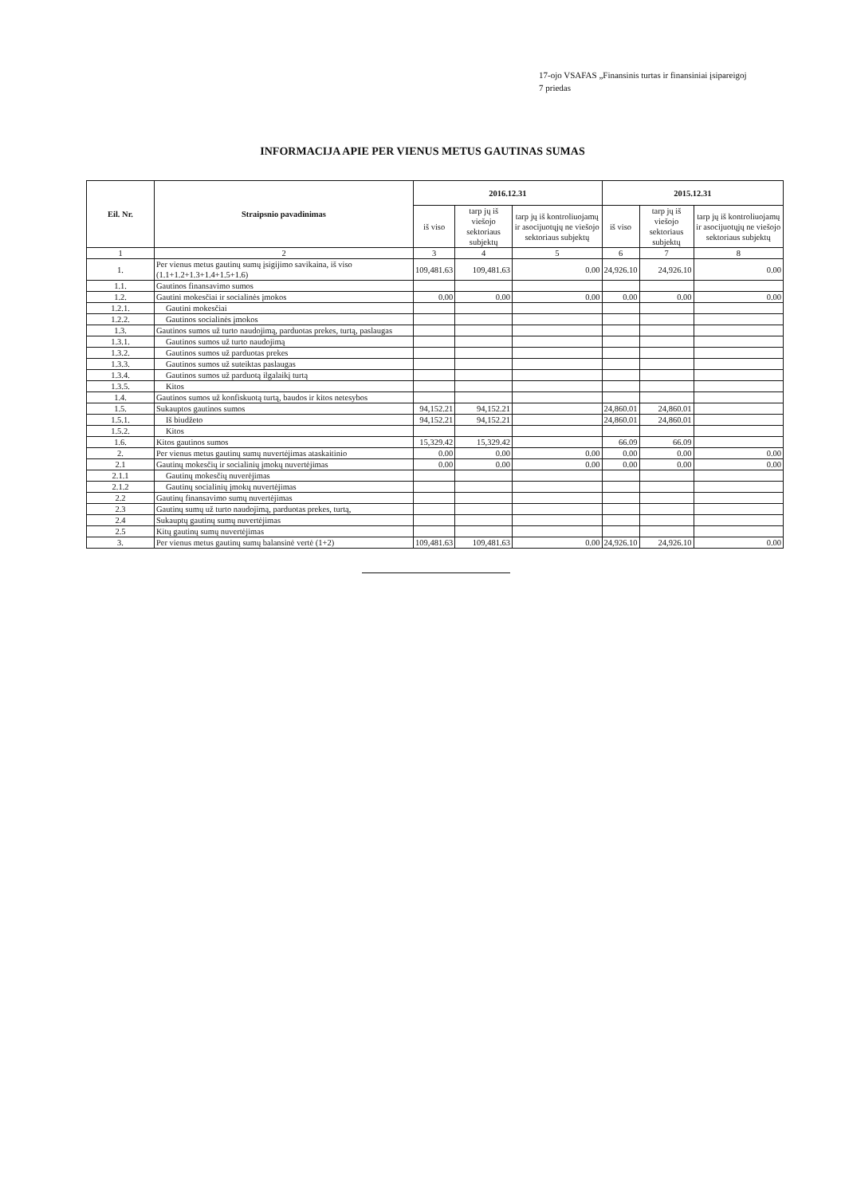17-ojo VSAFAS „Finansinis turtas ir finansiniai įsipareigoj
7 priedas
INFORMACIJA APIE PER VIENUS METUS GAUTINAS SUMAS
| Eil. Nr. | Straipsnio pavadinimas | 2016.12.31 | | | 2015.12.31 | | |
| --- | --- | --- | --- | --- | --- | --- | --- |
| | | iš viso | tarp jų iš viešojo sektoriaus subjektų | tarp jų iš kontroliuojamų ir asocijuotųjų ne viešojo sektoriaus subjektų | iš viso | tarp jų iš viešojo sektoriaus subjektų | tarp jų iš kontroliuojamų ir asocijuotųjų ne viešojo sektoriaus subjektų |
| 1 | 2 | 3 | 4 | 5 | 6 | 7 | 8 |
| 1. | Per vienus metus gautinų sumų įsigijimo savikaina, iš viso (1.1+1.2+1.3+1.4+1.5+1.6) | 109,481.63 | 109,481.63 | 0.00 | 24,926.10 | 24,926.10 | 0.00 |
| 1.1. | Gautinos finansavimo sumos | | | | | | |
| 1.2. | Gautini mokesčiai ir socialinės įmokos | 0.00 | 0.00 | 0.00 | 0.00 | 0.00 | 0.00 |
| 1.2.1. | Gautini mokesčiai | | | | | | |
| 1.2.2. | Gautinos socialinės įmokos | | | | | | |
| 1.3. | Gautinos sumos už turto naudojimą, parduotas prekes, turtą, paslaugas | | | | | | |
| 1.3.1. | Gautinos sumos už turto naudojimą | | | | | | |
| 1.3.2. | Gautinos sumos už parduotas prekes | | | | | | |
| 1.3.3. | Gautinos sumos už suteiktas paslaugas | | | | | | |
| 1.3.4. | Gautinos sumos už parduotą ilgalaikį turtą | | | | | | |
| 1.3.5. | Kitos | | | | | | |
| 1.4. | Gautinos sumos už konfiskuotą turtą, baudos ir kitos netesybos | | | | | | |
| 1.5. | Sukauptos gautinos sumos | 94,152.21 | 94,152.21 | | 24,860.01 | 24,860.01 | |
| 1.5.1. | Iš biudžeto | 94,152.21 | 94,152.21 | | 24,860.01 | 24,860.01 | |
| 1.5.2. | Kitos | | | | | | |
| 1.6. | Kitos gautinos sumos | 15,329.42 | 15,329.42 | | 66.09 | 66.09 | |
| 2. | Per vienus metus gautinų sumų nuvertėjimas ataskaitinio | 0.00 | 0.00 | 0.00 | 0.00 | 0.00 | 0.00 |
| 2.1 | Gautinų mokesčių ir socialinių įmokų nuvertėjimas | 0.00 | 0.00 | 0.00 | 0.00 | 0.00 | 0.00 |
| 2.1.1 | Gautinų mokesčių nuverėjimas | | | | | | |
| 2.1.2 | Gautinų socialinių įmokų nuvertėjimas | | | | | | |
| 2.2 | Gautinų finansavimo sumų nuvertėjimas | | | | | | |
| 2.3 | Gautinų sumų už turto naudojimą, parduotas prekes, turtą, | | | | | | |
| 2.4 | Sukauptų gautinų sumų nuvertėjimas | | | | | | |
| 2.5 | Kitų gautinų sumų nuvertėjimas | | | | | | |
| 3. | Per vienus metus gautinų sumų balansinė vertė (1+2) | 109,481.63 | 109,481.63 | 0.00 | 24,926.10 | 24,926.10 | 0.00 |